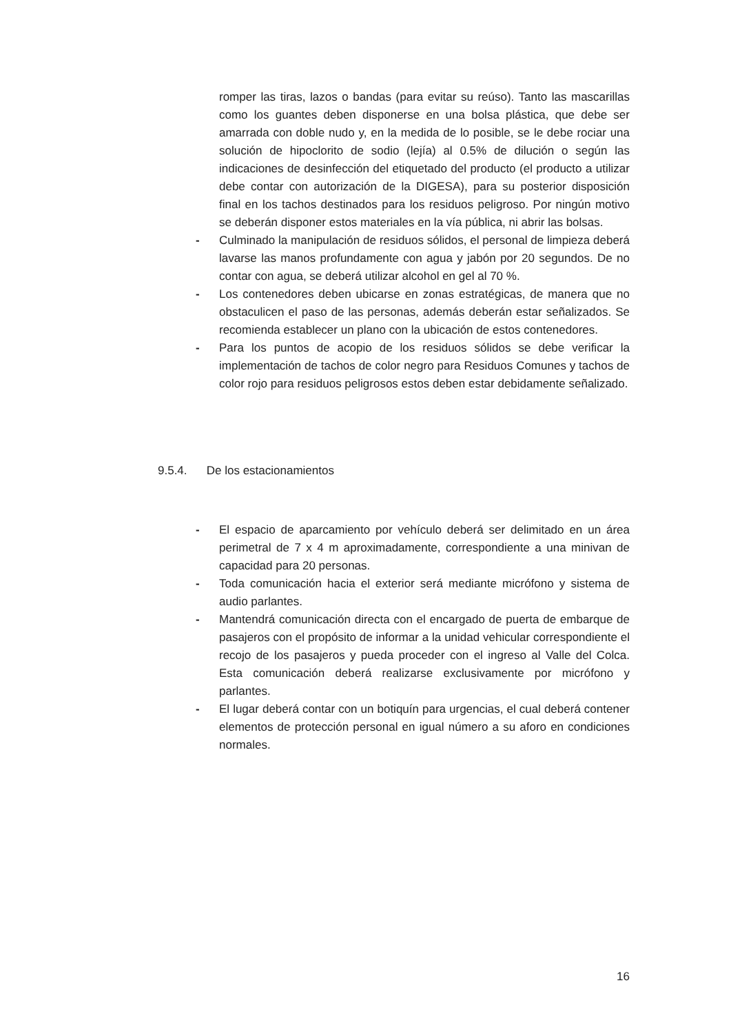romper las tiras, lazos o bandas (para evitar su reúso). Tanto las mascarillas como los guantes deben disponerse en una bolsa plástica, que debe ser amarrada con doble nudo y, en la medida de lo posible, se le debe rociar una solución de hipoclorito de sodio (lejía) al 0.5% de dilución o según las indicaciones de desinfección del etiquetado del producto (el producto a utilizar debe contar con autorización de la DIGESA), para su posterior disposición final en los tachos destinados para los residuos peligroso. Por ningún motivo se deberán disponer estos materiales en la vía pública, ni abrir las bolsas.
- Culminado la manipulación de residuos sólidos, el personal de limpieza deberá lavarse las manos profundamente con agua y jabón por 20 segundos. De no contar con agua, se deberá utilizar alcohol en gel al 70 %.
- Los contenedores deben ubicarse en zonas estratégicas, de manera que no obstaculicen el paso de las personas, además deberán estar señalizados. Se recomienda establecer un plano con la ubicación de estos contenedores.
- Para los puntos de acopio de los residuos sólidos se debe verificar la implementación de tachos de color negro para Residuos Comunes y tachos de color rojo para residuos peligrosos estos deben estar debidamente señalizado.
9.5.4. De los estacionamientos
- El espacio de aparcamiento por vehículo deberá ser delimitado en un área perimetral de 7 x 4 m aproximadamente, correspondiente a una minivan de capacidad para 20 personas.
- Toda comunicación hacia el exterior será mediante micrófono y sistema de audio parlantes.
- Mantendrá comunicación directa con el encargado de puerta de embarque de pasajeros con el propósito de informar a la unidad vehicular correspondiente el recojo de los pasajeros y pueda proceder con el ingreso al Valle del Colca. Esta comunicación deberá realizarse exclusivamente por micrófono y parlantes.
- El lugar deberá contar con un botiquín para urgencias, el cual deberá contener elementos de protección personal en igual número a su aforo en condiciones normales.
16